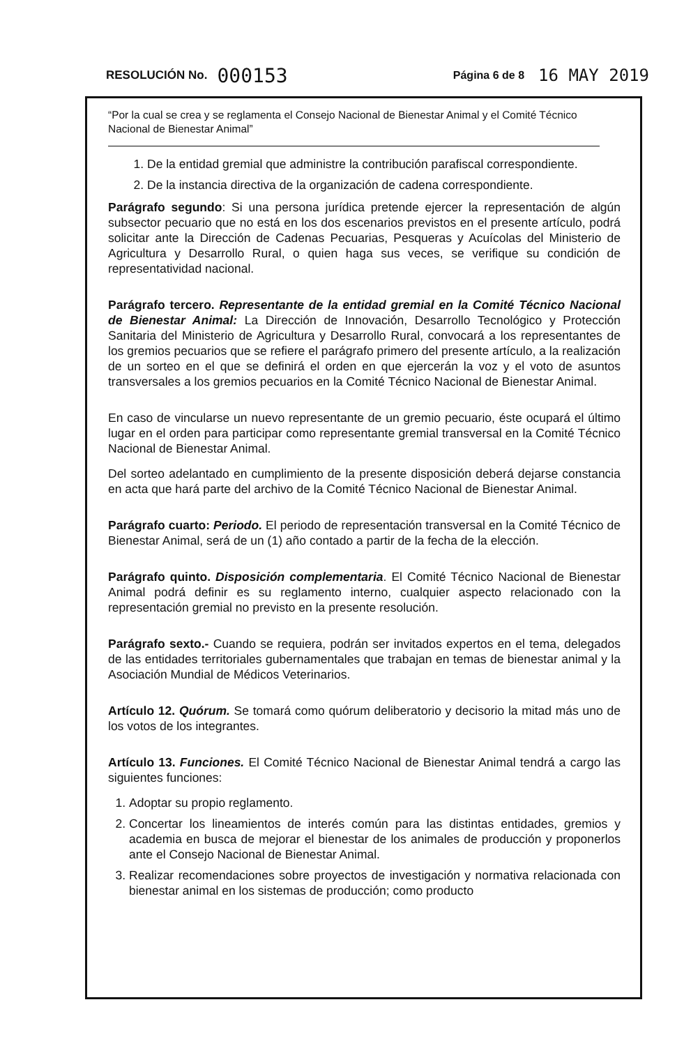RESOLUCIÓN No. 000153 Página 6 de 8 16 MAY 2019
“Por la cual se crea y se reglamenta el Consejo Nacional de Bienestar Animal y el Comité Técnico Nacional de Bienestar Animal”
1. De la entidad gremial que administre la contribución parafiscal correspondiente.
2. De la instancia directiva de la organización de cadena correspondiente.
Parágrafo segundo: Si una persona jurídica pretende ejercer la representación de algún subsector pecuario que no está en los dos escenarios previstos en el presente artículo, podrá solicitar ante la Dirección de Cadenas Pecuarias, Pesqueras y Acuícolas del Ministerio de Agricultura y Desarrollo Rural, o quien haga sus veces, se verifique su condición de representatividad nacional.
Parágrafo tercero. Representante de la entidad gremial en la Comité Técnico Nacional de Bienestar Animal: La Dirección de Innovación, Desarrollo Tecnológico y Protección Sanitaria del Ministerio de Agricultura y Desarrollo Rural, convocará a los representantes de los gremios pecuarios que se refiere el parágrafo primero del presente artículo, a la realización de un sorteo en el que se definirá el orden en que ejercerán la voz y el voto de asuntos transversales a los gremios pecuarios en la Comité Técnico Nacional de Bienestar Animal.
En caso de vincularse un nuevo representante de un gremio pecuario, éste ocupará el último lugar en el orden para participar como representante gremial transversal en la Comité Técnico Nacional de Bienestar Animal.
Del sorteo adelantado en cumplimiento de la presente disposición deberá dejarse constancia en acta que hará parte del archivo de la Comité Técnico Nacional de Bienestar Animal.
Parágrafo cuarto: Periodo. El periodo de representación transversal en la Comité Técnico de Bienestar Animal, será de un (1) año contado a partir de la fecha de la elección.
Parágrafo quinto. Disposición complementaria. El Comité Técnico Nacional de Bienestar Animal podrá definir es su reglamento interno, cualquier aspecto relacionado con la representación gremial no previsto en la presente resolución.
Parágrafo sexto.- Cuando se requiera, podrán ser invitados expertos en el tema, delegados de las entidades territoriales gubernamentales que trabajan en temas de bienestar animal y la Asociación Mundial de Médicos Veterinarios.
Artículo 12. Quórum. Se tomará como quórum deliberatorio y decisorio la mitad más uno de los votos de los integrantes.
Artículo 13. Funciones. El Comité Técnico Nacional de Bienestar Animal tendrá a cargo las siguientes funciones:
1. Adoptar su propio reglamento.
2. Concertar los lineamientos de interés común para las distintas entidades, gremios y academia en busca de mejorar el bienestar de los animales de producción y proponerlos ante el Consejo Nacional de Bienestar Animal.
3. Realizar recomendaciones sobre proyectos de investigación y normativa relacionada con bienestar animal en los sistemas de producción; como producto